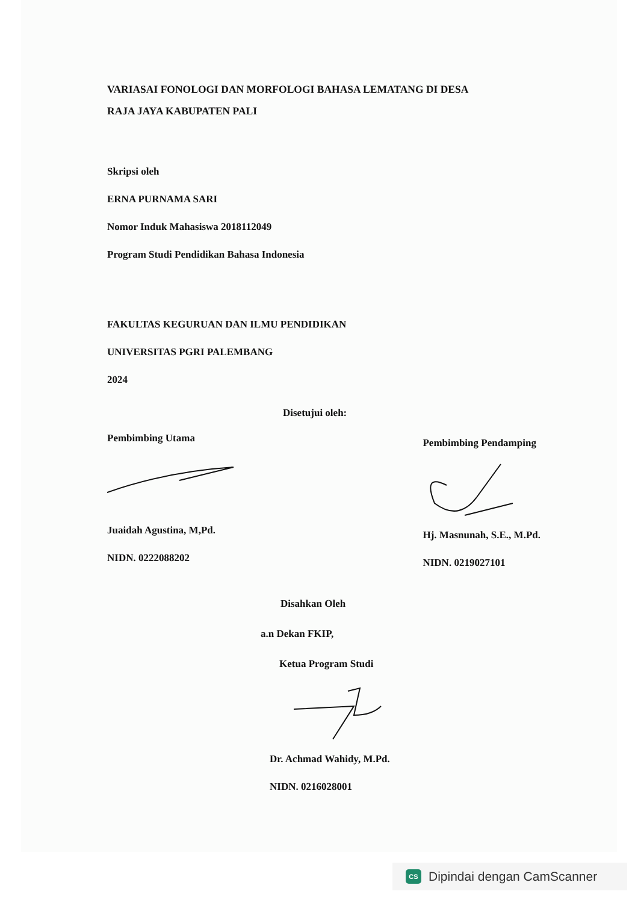VARIASAI FONOLOGI DAN MORFOLOGI BAHASA LEMATANG DI DESA
RAJA JAYA KABUPATEN PALI
Skripsi oleh
ERNA PURNAMA SARI
Nomor Induk Mahasiswa 2018112049
Program Studi Pendidikan Bahasa Indonesia
FAKULTAS KEGURUAN DAN ILMU PENDIDIKAN
UNIVERSITAS PGRI PALEMBANG
2024
Disetujui oleh:
Pembimbing Utama
Juaidah Agustina, M,Pd.
NIDN. 0222088202
Pembimbing Pendamping
Hj. Masnunah, S.E., M.Pd.
NIDN. 0219027101
Disahkan Oleh
a.n Dekan FKIP,
Ketua Program Studi
Dr. Achmad Wahidy, M.Pd.
NIDN. 0216028001
CS Dipindai dengan CamScanner